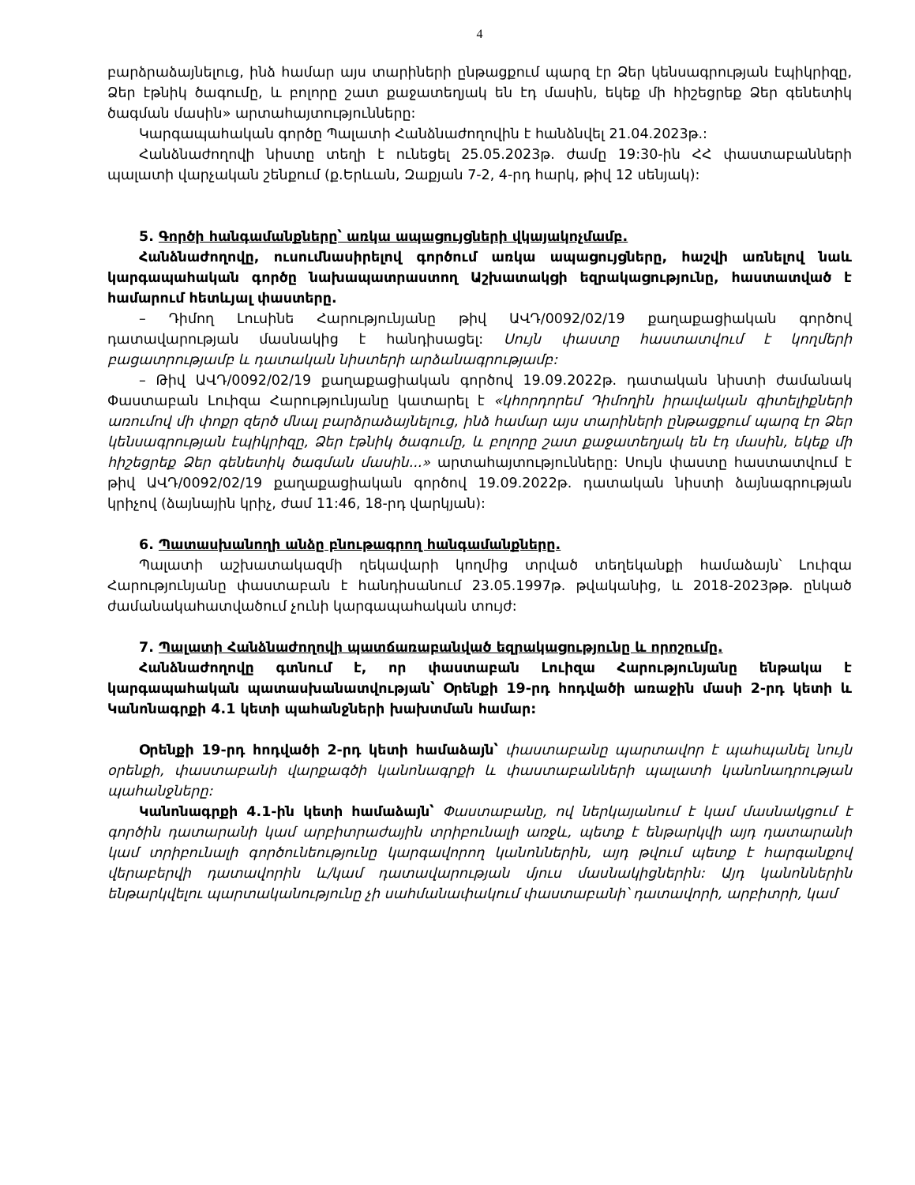4
բարձրաձայնելուց, ինձ համար այս տարիների ընթացքում պարզ էր Ձեր կենսագրության էպիկրիզը, Ձեր էթնիկ ծագումը, և բոլորը շատ քաջատեղյակ են էդ մասին, եկեք մի հիշեցրեք Ձեր գենետիկ ծագման մասին» արտահայտությունները:
Կարգապահական գործը Պալատի Հանձնաժողովին է հանձնվել 21.04.2023թ.:
Հանձնաժողովի նիստը տեղի է ունեցել 25.05.2023թ. ժամը 19:30-ին ՀՀ փաստաբանների պալատի վարչական շենքում (ք.Երևան, Զաքյան 7-2, 4-րդ հարկ, թիվ 12 սենյակ):
5. Գործի հանգամանքները՝ առկա ապացույցների վկայակոչմամբ.
Հանձնաժողովը, ուսումնասիրելով գործում առկա ապացույցները, հաշվի առնելով նաև կարգապահական գործը նախապատրաստող Աշխատակցի եզրակացությունը, հաստատված է համարում հետևյալ փաստերը.
– Դիմող Լուսինե Հարությունյանը թիվ ԱՎԴ/0092/02/19 քաղաքացիական գործով դատավարության մասնակից է հանդիսացել: Սույն փաստը հաստատվում է կողմերի բացատրությամբ և դատական նիստերի արձանագրությամբ:
– Թիվ ԱՎԴ/0092/02/19 քաղաքացիական գործով 19.09.2022թ. դատական նիստի ժամանակ Փաստաբան Լուիզա Հարությունյանը կատարել է «կհորդորեմ Դիմողին իրավական գիտելիքների առումով մի փոքր զերծ մնալ բարձրաձայնելուց, ինձ համար այս տարիների ընթացքում պարզ էր Ձեր կենսագրության էպիկրիզը, Ձեր էթնիկ ծագումը, և բոլորը շատ քաջատեղյակ են էդ մասին, եկեք մի հիշեցրեք Ձեր գենետիկ ծագման մասին...» արտահայտությունները: Սույն փաստը հաստատվում է թիվ ԱՎԴ/0092/02/19 քաղաքացիական գործով 19.09.2022թ. դատական նիստի ձայնագրության կրիչով (ձայնային կրիչ, ժամ 11:46, 18-րդ վարկյան):
6. Պատասխանողի անձը բնութագրող հանգամանքները.
Պալատի աշխատակազմի ղեկավարի կողմից տրված տեղեկանքի համաձայն՝ Լուիզա Հարությունյանը փաստաբան է հանդիսանում 23.05.1997թ. թվականից, և 2018-2023թթ. ընկած ժամանակահատվածում չունի կարգապահական տույժ:
7. Պալատի Հանձնաժողովի պատճառաբանված եզրակացությունը և որոշումը.
Հանձնաժողովը գտնում է, որ փաստաբան Լուիզա Հարությունյանը ենթակա է կարգապահական պատասխանատվության՝ Օրենքի 19-րդ հոդվածի առաջին մասի 2-րդ կետի և Կանոնագրքի 4.1 կետի պահանջների խախտման համար:
Օրենքի 19-րդ հոդվածի 2-րդ կետի համաձայն՝ փաստաբանը պարտավոր է պահպանել նույն օրենքի, փաստաբանի վարքագծի կանոնագրքի և փաստաբանների պալատի կանոնադրության պահանջները:
Կանոնագրքի 4.1-ին կետի համաձայն՝ Փաստաբանը, ով ներկայանում է կամ մասնակցում է գործին դատարանի կամ արբիտրաժային տրիբունալի առջև, պետք է ենթարկվի այդ դատարանի կամ տրիբունալի գործունեությունը կարգավորող կանոններին, այդ թվում պետք է հարգանքով վերաբերվի դատավորին և/կամ դատավարության մյուս մասնակիցներին: Այդ կանոններին ենթարկվելու պարտականությունը չի սահմանափակում փաստաբանի՝ դատավորի, արբիտրի, կամ